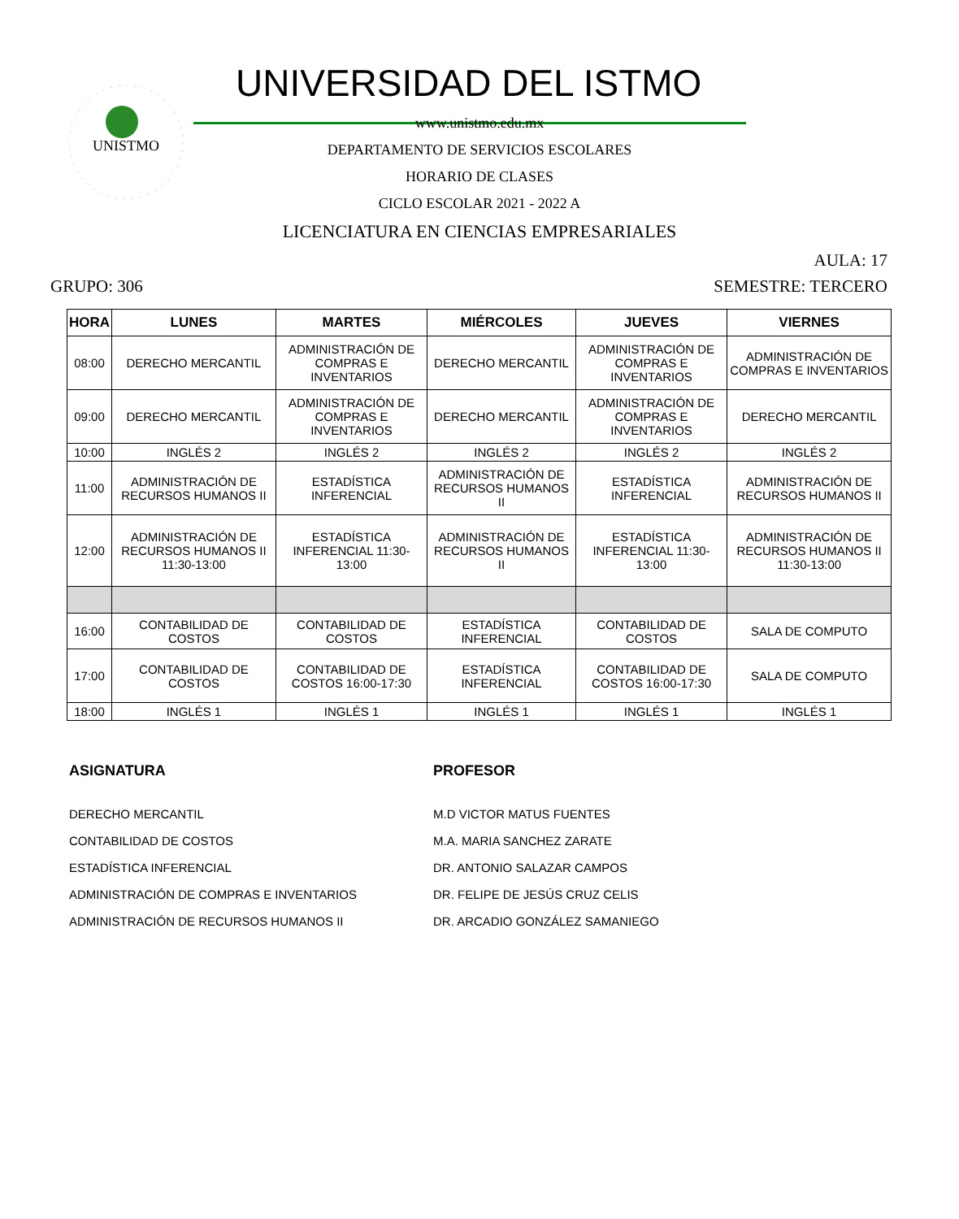UNISTMO
UNIVERSIDAD DEL ISTMO
www.unistmo.edu.mx
DEPARTAMENTO DE SERVICIOS ESCOLARES
HORARIO DE CLASES
CICLO ESCOLAR 2021 - 2022 A
LICENCIATURA EN CIENCIAS EMPRESARIALES
AULA: 17
GRUPO: 306 SEMESTRE: TERCERO
| HORA | LUNES | MARTES | MIÉRCOLES | JUEVES | VIERNES |
| --- | --- | --- | --- | --- | --- |
| 08:00 | DERECHO MERCANTIL | ADMINISTRACIÓN DE COMPRAS E INVENTARIOS | DERECHO MERCANTIL | ADMINISTRACIÓN DE COMPRAS E INVENTARIOS | ADMINISTRACIÓN DE COMPRAS E INVENTARIOS |
| 09:00 | DERECHO MERCANTIL | ADMINISTRACIÓN DE COMPRAS E INVENTARIOS | DERECHO MERCANTIL | ADMINISTRACIÓN DE COMPRAS E INVENTARIOS | DERECHO MERCANTIL |
| 10:00 | INGLÉS 2 | INGLÉS 2 | INGLÉS 2 | INGLÉS 2 | INGLÉS 2 |
| 11:00 | ADMINISTRACIÓN DE RECURSOS HUMANOS II | ESTADÍSTICA INFERENCIAL | ADMINISTRACIÓN DE RECURSOS HUMANOS II | ESTADÍSTICA INFERENCIAL | ADMINISTRACIÓN DE RECURSOS HUMANOS II |
| 12:00 | ADMINISTRACIÓN DE RECURSOS HUMANOS II 11:30-13:00 | ESTADÍSTICA INFERENCIAL 11:30-13:00 | ADMINISTRACIÓN DE RECURSOS HUMANOS II | ESTADÍSTICA INFERENCIAL 11:30-13:00 | ADMINISTRACIÓN DE RECURSOS HUMANOS II 11:30-13:00 |
| 16:00 | CONTABILIDAD DE COSTOS | CONTABILIDAD DE COSTOS | ESTADÍSTICA INFERENCIAL | CONTABILIDAD DE COSTOS | SALA DE COMPUTO |
| 17:00 | CONTABILIDAD DE COSTOS | CONTABILIDAD DE COSTOS 16:00-17:30 | ESTADÍSTICA INFERENCIAL | CONTABILIDAD DE COSTOS 16:00-17:30 | SALA DE COMPUTO |
| 18:00 | INGLÉS 1 | INGLÉS 1 | INGLÉS 1 | INGLÉS 1 | INGLÉS 1 |
ASIGNATURA
DERECHO MERCANTIL
CONTABILIDAD DE COSTOS
ESTADÍSTICA INFERENCIAL
ADMINISTRACIÓN DE COMPRAS E INVENTARIOS
ADMINISTRACIÓN DE RECURSOS HUMANOS II
PROFESOR
M.D VICTOR MATUS FUENTES
M.A. MARIA SANCHEZ ZARATE
DR. ANTONIO SALAZAR CAMPOS
DR. FELIPE DE JESÚS CRUZ CELIS
DR. ARCADIO GONZÁLEZ SAMANIEGO